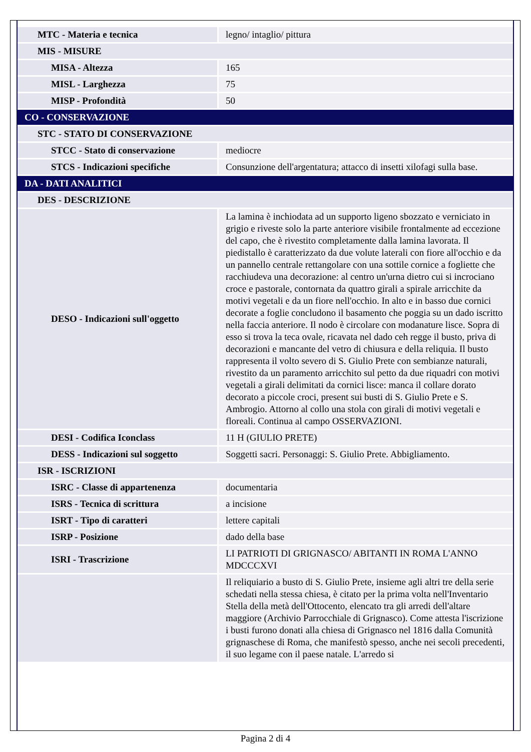| MTC - Materia e tecnica | legno/ intaglio/ pittura |
| MIS - MISURE | |
| MISA - Altezza | 165 |
| MISL - Larghezza | 75 |
| MISP - Profondità | 50 |
| CO - CONSERVAZIONE | |
| STC - STATO DI CONSERVAZIONE | |
| STCC - Stato di conservazione | mediocre |
| STCS - Indicazioni specifiche | Consunzione dell'argentatura; attacco di insetti xilofagi sulla base. |
| DA - DATI ANALITICI | |
| DES - DESCRIZIONE | |
| DESO - Indicazioni sull'oggetto | La lamina è inchiodata ad un supporto ligeno sbozzato e verniciato in grigio e riveste solo la parte anteriore visibile frontalmente ad eccezione del capo, che è rivestito completamente dalla lamina lavorata. Il piedistallo è caratterizzato da due volute laterali con fiore all'occhio e da un pannello centrale rettangolare con una sottile cornice a fogliette che racchiudeva una decorazione: al centro un'urna dietro cui si incrociano croce e pastorale, contornata da quattro girali a spirale arricchite da motivi vegetali e da un fiore nell'occhio. In alto e in basso due cornici decorate a foglie concludono il basamento che poggia su un dado iscritto nella faccia anteriore. Il nodo è circolare con modanature lisce. Sopra di esso si trova la teca ovale, ricavata nel dado ceh regge il busto, priva di decorazioni e mancante del vetro di chiusura e della reliquia. Il busto rappresenta il volto severo di S. Giulio Prete con sembianze naturali, rivestito da un paramento arricchito sul petto da due riquadri con motivi vegetali a girali delimitati da cornici lisce: manca il collare dorato decorato a piccole croci, present sui busti di S. Giulio Prete e S. Ambrogio. Attorno al collo una stola con girali di motivi vegetali e floreali. Continua al campo OSSERVAZIONI. |
| DESI - Codifica Iconclass | 11 H (GIULIO PRETE) |
| DESS - Indicazioni sul soggetto | Soggetti sacri. Personaggi: S. Giulio Prete. Abbigliamento. |
| ISR - ISCRIZIONI | |
| ISRC - Classe di appartenenza | documentaria |
| ISRS - Tecnica di scrittura | a incisione |
| ISRT - Tipo di caratteri | lettere capitali |
| ISRP - Posizione | dado della base |
| ISRI - Trascrizione | LI PATRIOTI DI GRIGNASCO/ ABITANTI IN ROMA L'ANNO MDCCCXVI |
| | Il reliquiario a busto di S. Giulio Prete, insieme agli altri tre della serie schedati nella stessa chiesa, è citato per la prima volta nell'Inventario Stella della metà dell'Ottocento, elencato tra gli arredi dell'altare maggiore (Archivio Parrocchiale di Grignasco). Come attesta l'iscrizione i busti furono donati alla chiesa di Grignasco nel 1816 dalla Comunità grignaschese di Roma, che manifestò spesso, anche nei secoli precedenti, il suo legame con il paese natale. L'arredo si |
Pagina 2 di 4